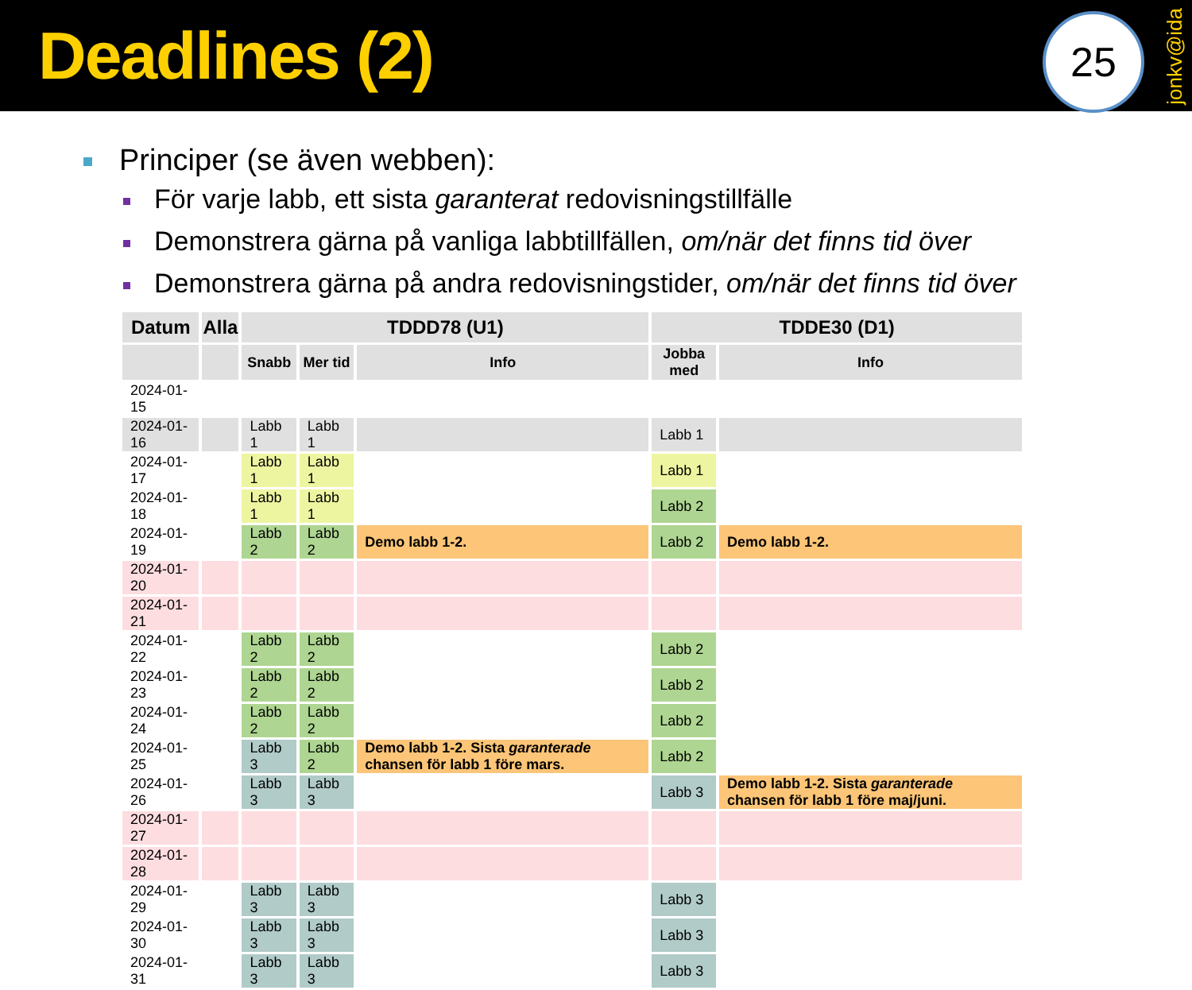Deadlines (2)
25
jonkv@ida
Principer (se även webben):
För varje labb, ett sista garanterat redovisningstillfälle
Demonstrera gärna på vanliga labbtillfällen, om/när det finns tid över
Demonstrera gärna på andra redovisningstider, om/när det finns tid över
| Datum | Alla | TDDD78 (U1) | | | TDDE30 (D1) | |
| --- | --- | --- | --- | --- | --- | --- |
| | | Snabb | Mer tid | Info | Jobba med | Info |
| 2024-01-15 | | | | | | |
| 2024-01-16 | | Labb 1 | Labb 1 | | Labb 1 | |
| 2024-01-17 | | Labb 1 | Labb 1 | | Labb 1 | |
| 2024-01-18 | | Labb 1 | Labb 1 | | Labb 2 | |
| 2024-01-19 | | Labb 2 | Labb 2 | Demo labb 1-2. | Labb 2 | Demo labb 1-2. |
| 2024-01-20 | | | | | | |
| 2024-01-21 | | | | | | |
| 2024-01-22 | | Labb 2 | Labb 2 | | Labb 2 | |
| 2024-01-23 | | Labb 2 | Labb 2 | | Labb 2 | |
| 2024-01-24 | | Labb 2 | Labb 2 | | Labb 2 | |
| 2024-01-25 | | Labb 3 | Labb 2 | Demo labb 1-2. Sista garanterade chansen för labb 1 före mars. | Labb 2 | |
| 2024-01-26 | | Labb 3 | Labb 3 | | Labb 3 | Demo labb 1-2. Sista garanterade chansen för labb 1 före maj/juni. |
| 2024-01-27 | | | | | | |
| 2024-01-28 | | | | | | |
| 2024-01-29 | | Labb 3 | Labb 3 | | Labb 3 | |
| 2024-01-30 | | Labb 3 | Labb 3 | | Labb 3 | |
| 2024-01-31 | | Labb 3 | Labb 3 | | Labb 3 | |